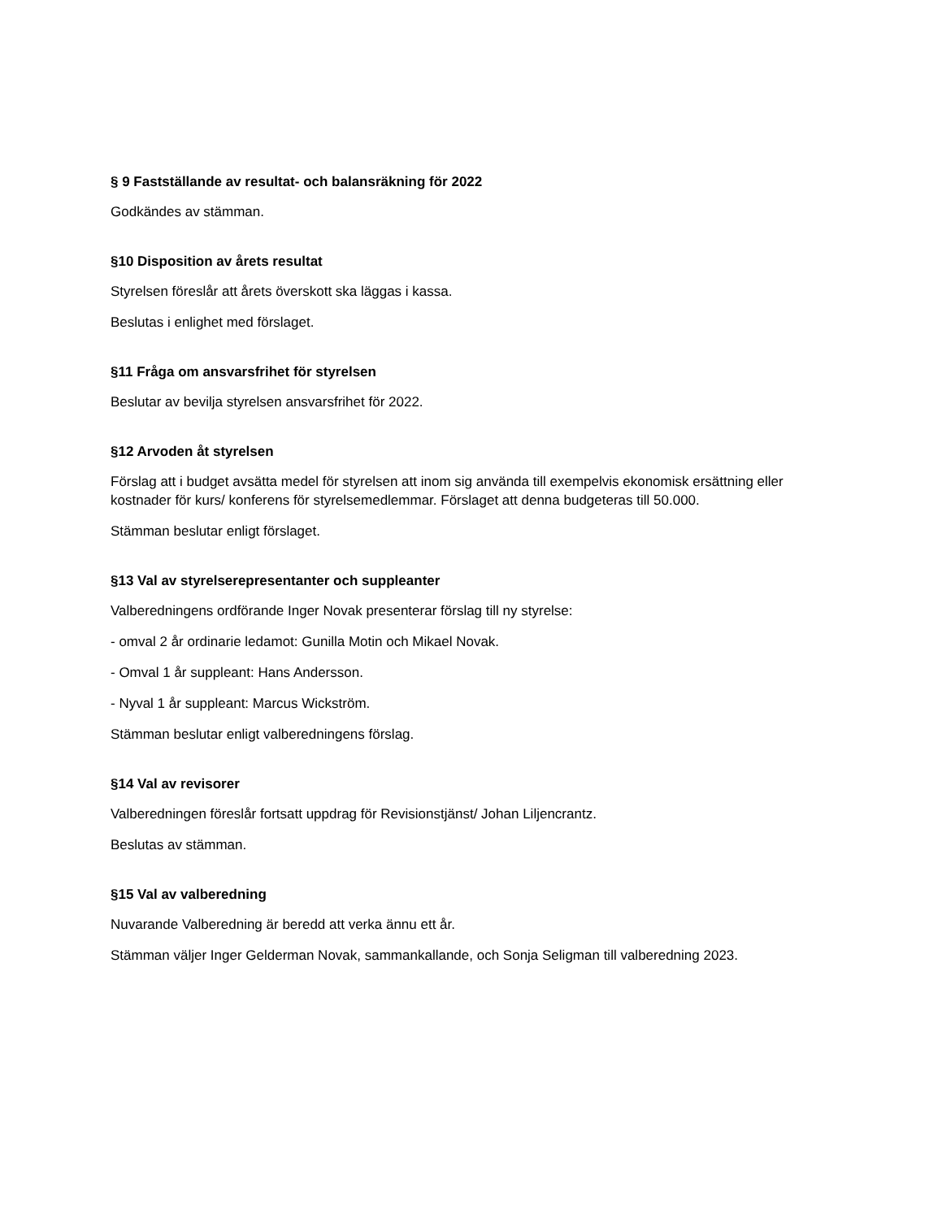§ 9 Fastställande av resultat- och balansräkning för 2022
Godkändes av stämman.
§10 Disposition av årets resultat
Styrelsen föreslår att årets överskott ska läggas i kassa.
Beslutas i enlighet med förslaget.
§11 Fråga om ansvarsfrihet för styrelsen
Beslutar av bevilja styrelsen ansvarsfrihet för 2022.
§12 Arvoden åt styrelsen
Förslag att i budget avsätta medel för styrelsen att inom sig använda till exempelvis ekonomisk ersättning eller kostnader för kurs/ konferens för styrelsemedlemmar. Förslaget att denna budgeteras till 50.000.
Stämman beslutar enligt förslaget.
§13 Val av styrelserepresentanter och suppleanter
Valberedningens ordförande Inger Novak presenterar förslag till ny styrelse:
- omval 2 år ordinarie ledamot: Gunilla Motin och Mikael Novak.
- Omval 1 år suppleant: Hans Andersson.
- Nyval 1 år suppleant: Marcus Wickström.
Stämman beslutar enligt valberedningens förslag.
§14 Val av revisorer
Valberedningen föreslår fortsatt uppdrag för Revisionstjänst/ Johan Liljencrantz.
Beslutas av stämman.
§15 Val av valberedning
Nuvarande Valberedning är beredd att verka ännu ett år.
Stämman väljer Inger Gelderman Novak, sammankallande, och Sonja Seligman till valberedning 2023.